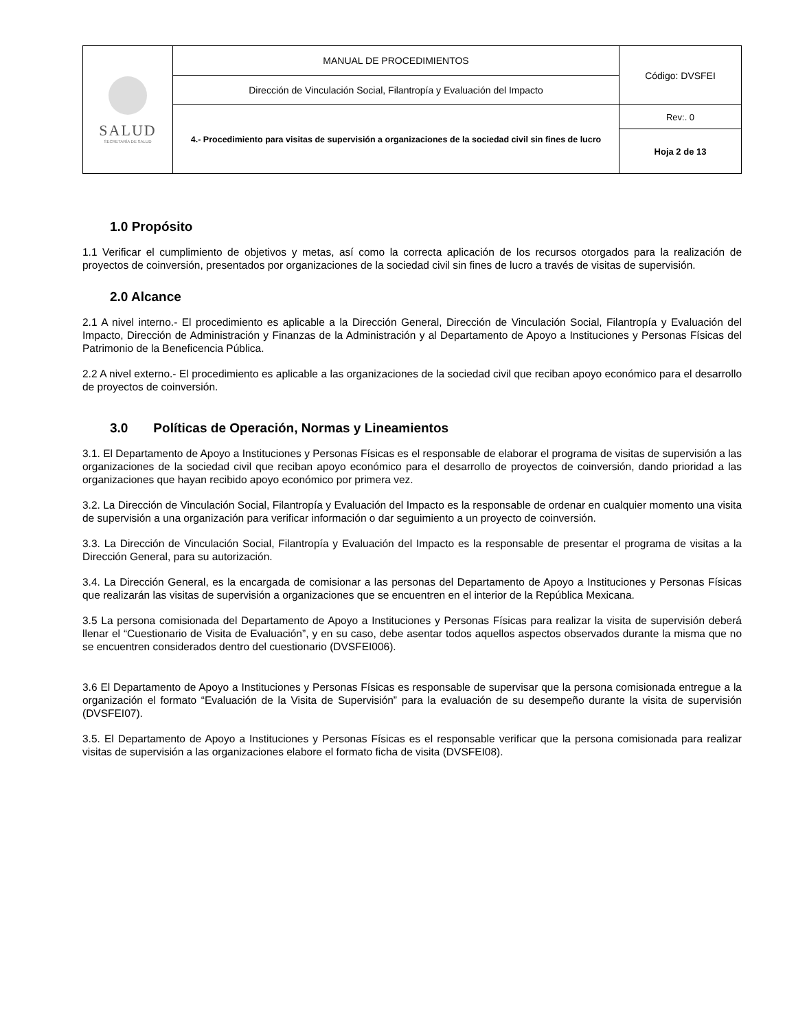| SALUD SECRETARÍA DE SALUD | MANUAL DE PROCEDIMIENTOS | Código: DVSFEI |
| | Dirección de Vinculación Social, Filantropía y Evaluación del Impacto | |
| | 4.- Procedimiento para visitas de supervisión a organizaciones de la sociedad civil sin fines de lucro | Rev:. 0 |
| | | Hoja 2 de 13 |
1.0 Propósito
1.1 Verificar el cumplimiento de objetivos y metas, así como la correcta aplicación de los recursos otorgados para la realización de proyectos de coinversión, presentados por organizaciones de la sociedad civil sin fines de lucro a través de visitas de supervisión.
2.0 Alcance
2.1 A nivel interno.- El procedimiento es aplicable a la Dirección General, Dirección de Vinculación Social, Filantropía y Evaluación del Impacto, Dirección de Administración y Finanzas de la Administración y al Departamento de Apoyo a Instituciones y Personas Físicas del Patrimonio de la Beneficencia Pública.
2.2 A nivel externo.- El procedimiento es aplicable a las organizaciones de la sociedad civil que reciban apoyo económico para el desarrollo de proyectos de coinversión.
3.0 Políticas de Operación, Normas y Lineamientos
3.1. El Departamento de Apoyo a Instituciones y Personas Físicas es el responsable de elaborar el programa de visitas de supervisión a las organizaciones de la sociedad civil que reciban apoyo económico para el desarrollo de proyectos de coinversión, dando prioridad a las organizaciones que hayan recibido apoyo económico por primera vez.
3.2. La Dirección de Vinculación Social, Filantropía y Evaluación del Impacto es la responsable de ordenar en cualquier momento una visita de supervisión a una organización para verificar información o dar seguimiento a un proyecto de coinversión.
3.3. La Dirección de Vinculación Social, Filantropía y Evaluación del Impacto es la responsable de presentar el programa de visitas a la Dirección General, para su autorización.
3.4. La Dirección General, es la encargada de comisionar a las personas del Departamento de Apoyo a Instituciones y Personas Físicas que realizarán las visitas de supervisión a organizaciones que se encuentren en el interior de la República Mexicana.
3.5 La persona comisionada del Departamento de Apoyo a Instituciones y Personas Físicas para realizar la visita de supervisión deberá llenar el “Cuestionario de Visita de Evaluación”, y en su caso, debe asentar todos aquellos aspectos observados durante la misma que no se encuentren considerados dentro del cuestionario (DVSFEI006).
3.6 El Departamento de Apoyo a Instituciones y Personas Físicas es responsable de supervisar que la persona comisionada entregue a la organización el formato “Evaluación de la Visita de Supervisión” para la evaluación de su desempeño durante la visita de supervisión (DVSFEI07).
3.5. El Departamento de Apoyo a Instituciones y Personas Físicas es el responsable verificar que la persona comisionada para realizar visitas de supervisión a las organizaciones elabore el formato ficha de visita (DVSFEI08).